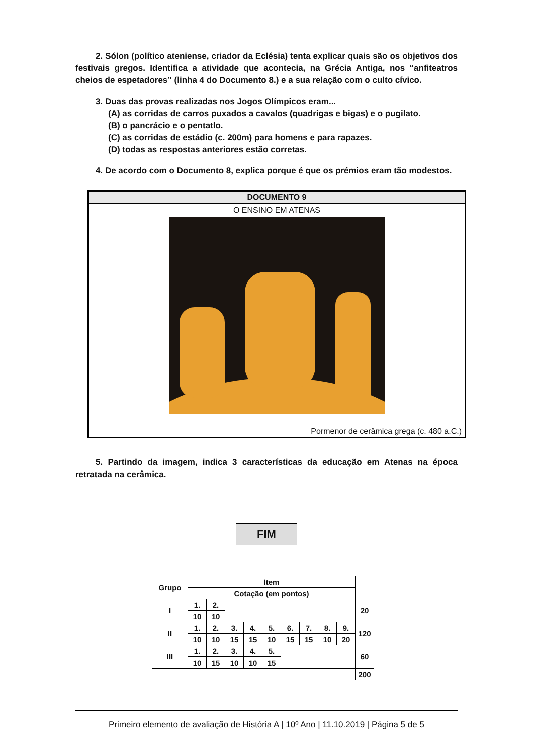2. Sólon (político ateniense, criador da Eclésia) tenta explicar quais são os objetivos dos festivais gregos. Identifica a atividade que acontecia, na Grécia Antiga, nos “anfiteatros cheios de espetadores” (linha 4 do Documento 8.) e a sua relação com o culto cívico.
3. Duas das provas realizadas nos Jogos Olímpicos eram...
(A) as corridas de carros puxados a cavalos (quadrigas e bigas) e o pugilato.
(B) o pancrácio e o pentatlo.
(C) as corridas de estádio (c. 200m) para homens e para rapazes.
(D) todas as respostas anteriores estão corretas.
4. De acordo com o Documento 8, explica porque é que os prémios eram tão modestos.
DOCUMENTO 9
O ENSINO EM ATENAS
Pormenor de cerâmica grega (c. 480 a.C.)
5. Partindo da imagem, indica 3 características da educação em Atenas na época retratada na cerâmica.
FIM
| Grupo | Item | | | | | | | | | |
| | Cotação (em pontos) | | | | | | | | | |
| I | 1. | 2. | | | | | | | | 20 |
| | 10 | 10 | | | | | | | | |
| II | 1. | 2. | 3. | 4. | 5. | 6. | 7. | 8. | 9. | 120 |
| | 10 | 10 | 15 | 15 | 10 | 15 | 15 | 10 | 20 | |
| III | 1. | 2. | 3. | 4. | 5. | | | | | 60 |
| | 10 | 15 | 10 | 10 | 15 | | | | | |
| | | | | | | | | | | 200 |
Primeiro elemento de avaliação de História A | 10º Ano | 11.10.2019 | Página 5 de 5